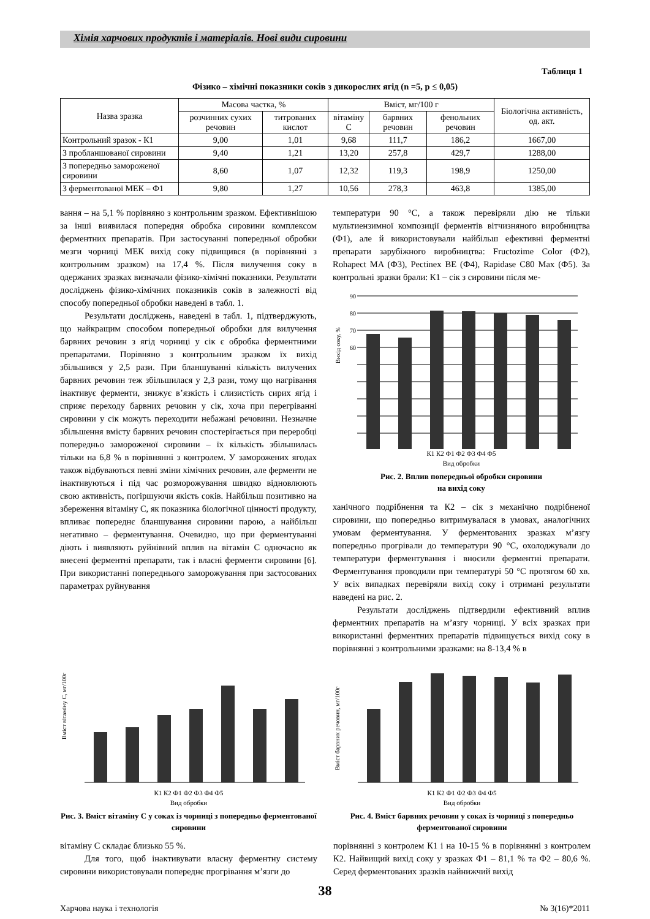Хімія харчових продуктів і матеріалів. Нові види сировини
Таблиця 1
Фізико – хімічні показники соків з дикорослих ягід (n =5, p ≤ 0,05)
| Назва зразка | Масова частка, % | | Вміст, мг/100 г | | | Біологічна активність, од. акт. |
| --- | --- | --- | --- | --- | --- | --- |
| | розчинних сухих речовин | титрованих кислот | вітаміну С | барвних речовин | фенольних речовин | |
| Контрольний зразок - К1 | 9,00 | 1,01 | 9,68 | 111,7 | 186,2 | 1667,00 |
| З пробланшованої сировини | 9,40 | 1,21 | 13,20 | 257,8 | 429,7 | 1288,00 |
| З попередньо замороженої сировини | 8,60 | 1,07 | 12,32 | 119,3 | 198,9 | 1250,00 |
| З ферментованої МЕК – Ф1 | 9,80 | 1,27 | 10,56 | 278,3 | 463,8 | 1385,00 |
вання – на 5,1 % порівняно з контрольним зразком. Ефективнішою за інші виявилася попередня обробка сировини комплексом ферментних препаратів. При застосуванні попередньої обробки мезги чорниці МЕК вихід соку підвищився (в порівнянні з контрольним зразком) на 17,4 %. Після вилучення соку в одержаних зразках визначали фізико-хімічні показники. Результати досліджень фізико-хімічних показників соків в залежності від способу попередньої обробки наведені в табл. 1.
Результати досліджень, наведені в табл. 1, підтверджують, що найкращим способом попередньої обробки для вилучення барвних речовин з ягід чорниці у сік є обробка ферментними препаратами. Порівняно з контрольним зразком їх вихід збільшився у 2,5 рази. При бланшуванні кількість вилучених барвних речовин теж збільшилася у 2,3 рази, тому що нагрівання інактивує ферменти, знижує в’язкість і слизистість сирих ягід і сприяє переходу барвних речовин у сік, хоча при перегріванні сировини у сік можуть переходити небажані речовини. Незначне збільшення вмісту барвних речовин спостерігається при переробці попередньо замороженої сировини – їх кількість збільшилась тільки на 6,8 % в порівнянні з контролем. У заморожених ягодах також відбуваються певні зміни хімічних речовин, але ферменти не інактивуються і під час розморожування швидко відновлюють свою активність, погіршуючи якість соків. Найбільш позитивно на збереження вітаміну С, як показника біологічної цінності продукту, впливає попереднє бланшування сировини парою, а найбільш негативно – ферментування. Очевидно, що при ферментуванні діють і виявляють руйнівний вплив на вітамін С одночасно як внесені ферментні препарати, так і власні ферменти сировини [6]. При використанні попереднього заморожування при застосованих параметрах руйнування
температури 90 °С, а також перевіряли дію не тільки мультиензимної композиції ферментів вітчизняного виробництва (Ф1), але й використовували найбільш ефективні ферментні препарати зарубіжного виробництва: Fructozime Color (Ф2), Rohapect MA (Ф3), Pectinex BE (Ф4), Rapidase C80 Max (Ф5). За контрольні зразки брали: К1 – сік з сировини після ме-
Вихід соку, %
90
80
70
60
К1 К2 Ф1 Ф2 Ф3 Ф4 Ф5
Вид обробки
Рис. 2. Вплив попередньої обробки сировини
на вихід соку
ханічного подрібнення та К2 – сік з механічно подрібненої сировини, що попередньо витримувалася в умовах, аналогічних умовам ферментування. У ферментованих зразках м’язгу попередньо прогрівали до температури 90 °С, охолоджували до температури ферментування і вносили ферментні препарати. Ферментування проводили при температурі 50 °С протягом 60 хв. У всіх випадках перевіряли вихід соку і отримані результати наведені на рис. 2.
Результати досліджень підтвердили ефективний вплив ферментних препаратів на м’язгу чорниці. У всіх зразках при використанні ферментних препаратів підвищується вихід соку в порівнянні з контрольними зразками: на 8-13,4 % в
Вміст вітаміну С, мг/100г
К1 К2 Ф1 Ф2 Ф3 Ф4 Ф5
Вид обробки
Рис. 3. Вміст вітаміну С у соках із чорниці з попередньо ферментованої сировини
вітаміну С складає близько 55 %.
Для того, щоб інактивувати власну ферментну систему сировини використовували попереднє прогрівання м’язги до
Вміст барвних речовин, мг/100г
К1 К2 Ф1 Ф2 Ф3 Ф4 Ф5
Вид обробки
Рис. 4. Вміст барвних речовин у соках із чорниці з попередньо ферментованої сировини
порівнянні з контролем К1 і на 10-15 % в порівнянні з контролем К2. Найвищий вихід соку у зразках Ф1 – 81,1 % та Ф2 – 80,6 %. Серед ферментованих зразків найнижчий вихід
38
Харчова наука і технологія № 3(16)*2011